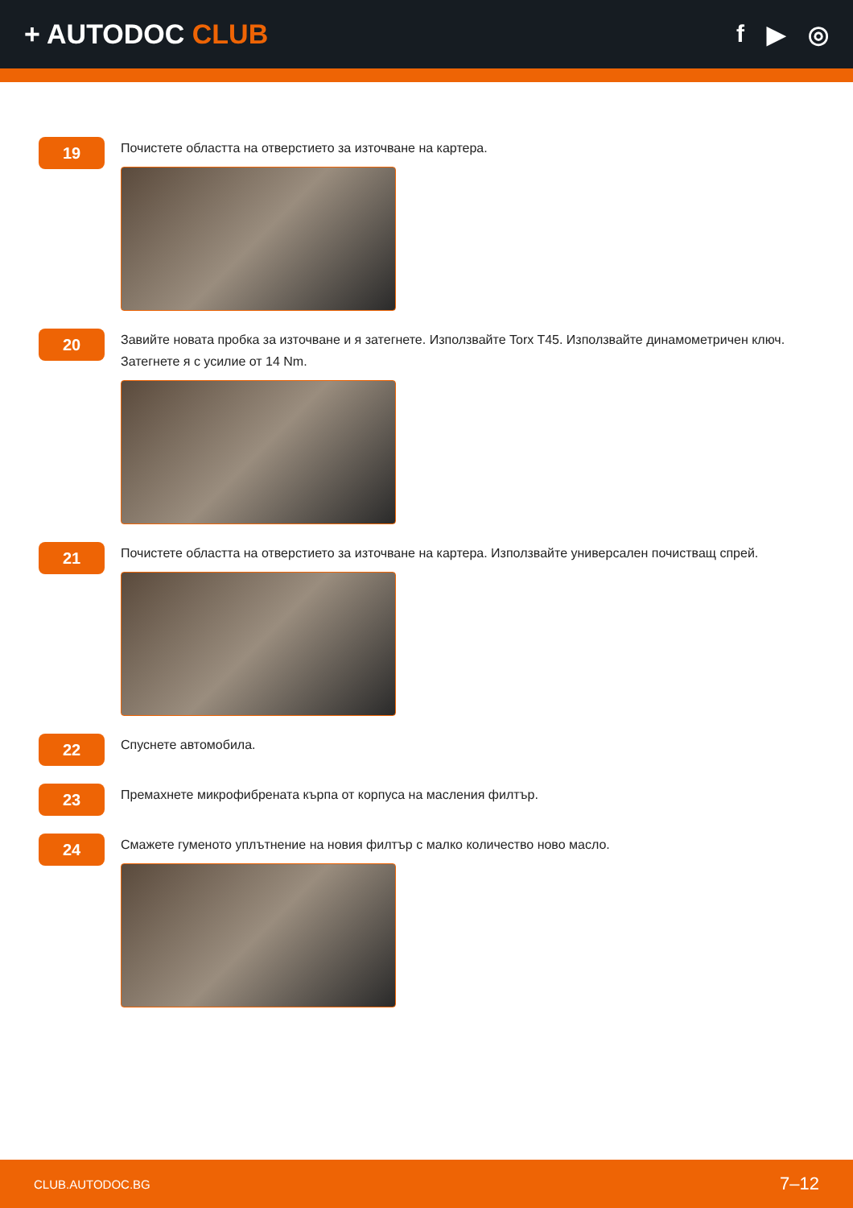+ AUTODOC CLUB f ▶ ◎
19
Почистете областта на отверстието за източване на картера.
20
Завийте новата пробка за източване и я затегнете. Използвайте Torx T45. Използвайте динамометричен ключ. Затегнете я с усилие от 14 Nm.
21
Почистете областта на отверстието за източване на картера. Използвайте универсален почистващ спрей.
22
Спуснете автомобила.
23
Премахнете микрофибрената кърпа от корпуса на масления филтър.
24
Смажете гуменото уплътнение на новия филтър с малко количество ново масло.
CLUB.AUTODOC.BG 7–12